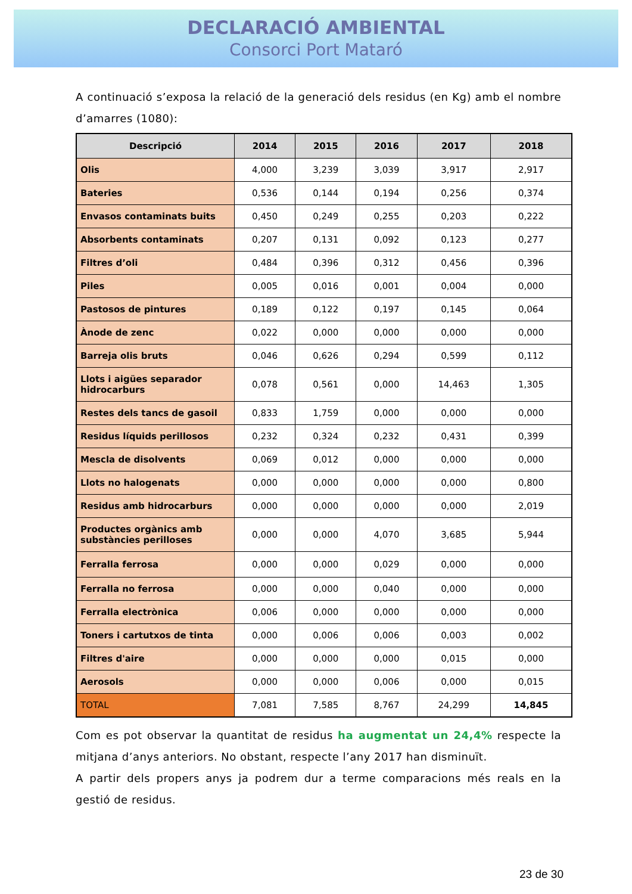DECLARACIÓ AMBIENTAL
Consorci Port Mataró
A continuació s’exposa la relació de la generació dels residus (en Kg) amb el nombre d’amarres (1080):
| Descripció | 2014 | 2015 | 2016 | 2017 | 2018 |
| --- | --- | --- | --- | --- | --- |
| Olis | 4,000 | 3,239 | 3,039 | 3,917 | 2,917 |
| Bateries | 0,536 | 0,144 | 0,194 | 0,256 | 0,374 |
| Envasos contaminats buits | 0,450 | 0,249 | 0,255 | 0,203 | 0,222 |
| Absorbents contaminats | 0,207 | 0,131 | 0,092 | 0,123 | 0,277 |
| Filtres d’oli | 0,484 | 0,396 | 0,312 | 0,456 | 0,396 |
| Piles | 0,005 | 0,016 | 0,001 | 0,004 | 0,000 |
| Pastosos de pintures | 0,189 | 0,122 | 0,197 | 0,145 | 0,064 |
| Ànode de zenc | 0,022 | 0,000 | 0,000 | 0,000 | 0,000 |
| Barreja olis bruts | 0,046 | 0,626 | 0,294 | 0,599 | 0,112 |
| Llots i aigües separador hidrocarburs | 0,078 | 0,561 | 0,000 | 14,463 | 1,305 |
| Restes dels tancs de gasoil | 0,833 | 1,759 | 0,000 | 0,000 | 0,000 |
| Residus líquids perillosos | 0,232 | 0,324 | 0,232 | 0,431 | 0,399 |
| Mescla de disolvents | 0,069 | 0,012 | 0,000 | 0,000 | 0,000 |
| Llots no halogenats | 0,000 | 0,000 | 0,000 | 0,000 | 0,800 |
| Residus amb hidrocarburs | 0,000 | 0,000 | 0,000 | 0,000 | 2,019 |
| Productes orgànics amb substàncies perilloses | 0,000 | 0,000 | 4,070 | 3,685 | 5,944 |
| Ferralla ferrosa | 0,000 | 0,000 | 0,029 | 0,000 | 0,000 |
| Ferralla no ferrosa | 0,000 | 0,000 | 0,040 | 0,000 | 0,000 |
| Ferralla electrònica | 0,006 | 0,000 | 0,000 | 0,000 | 0,000 |
| Toners i cartutxos de tinta | 0,000 | 0,006 | 0,006 | 0,003 | 0,002 |
| Filtres d'aire | 0,000 | 0,000 | 0,000 | 0,015 | 0,000 |
| Aerosols | 0,000 | 0,000 | 0,006 | 0,000 | 0,015 |
| TOTAL | 7,081 | 7,585 | 8,767 | 24,299 | 14,845 |
Com es pot observar la quantitat de residus ha augmentat un 24,4% respecte la mitjana d’anys anteriors. No obstant, respecte l’any 2017 han disminuït.
A partir dels propers anys ja podrem dur a terme comparacions més reals en la gestió de residus.
23 de 30